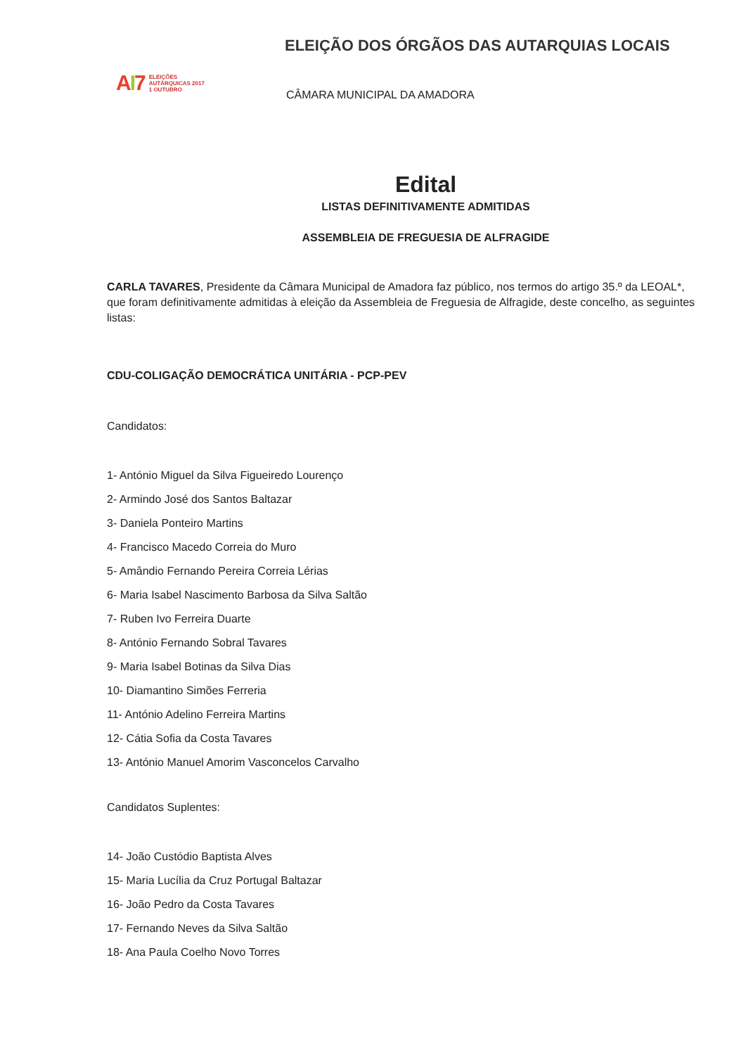AI7
ELEIÇÕES
AUTÁRQUICAS 2017
1 OUTUBRO
ELEIÇÃO DOS ÓRGÃOS DAS AUTARQUIAS LOCAIS
CÂMARA MUNICIPAL DA AMADORA
Edital
LISTAS DEFINITIVAMENTE ADMITIDAS
ASSEMBLEIA DE FREGUESIA DE ALFRAGIDE
CARLA TAVARES, Presidente da Câmara Municipal de Amadora faz público, nos termos do artigo 35.º da LEOAL*, que foram definitivamente admitidas à eleição da Assembleia de Freguesia de Alfragide, deste concelho, as seguintes listas:
CDU-COLIGAÇÃO DEMOCRÁTICA UNITÁRIA - PCP-PEV
Candidatos:
1- António Miguel da Silva Figueiredo Lourenço
2- Armindo José dos Santos Baltazar
3- Daniela Ponteiro Martins
4- Francisco Macedo Correia do Muro
5- Amândio Fernando Pereira Correia Lérias
6- Maria Isabel Nascimento Barbosa da Silva Saltão
7- Ruben Ivo Ferreira Duarte
8- António Fernando Sobral Tavares
9- Maria Isabel Botinas da Silva Dias
10- Diamantino Simões Ferreria
11- António Adelino Ferreira Martins
12- Cátia Sofia da Costa Tavares
13- António Manuel Amorim Vasconcelos Carvalho
Candidatos Suplentes:
14- João Custódio Baptista Alves
15- Maria Lucília da Cruz Portugal Baltazar
16- João Pedro da Costa Tavares
17- Fernando Neves da Silva Saltão
18- Ana Paula Coelho Novo Torres